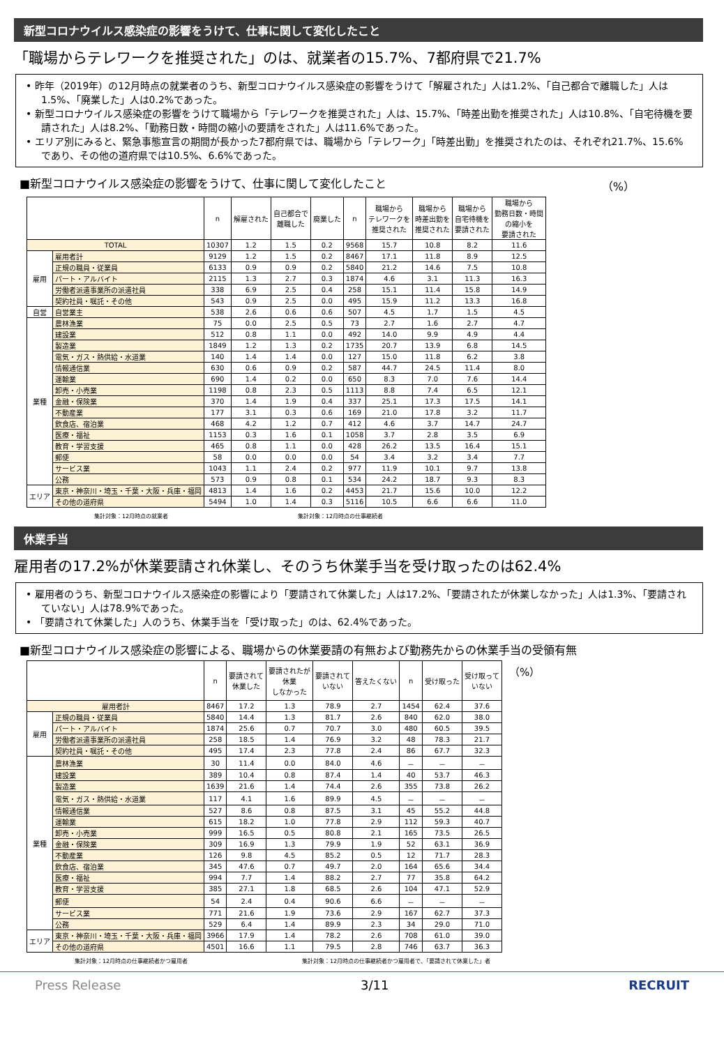新型コロナウイルス感染症の影響をうけて、仕事に関して変化したこと
「職場からテレワークを推奨された」のは、就業者の15.7%、7都府県で21.7%
• 昨年（2019年）の12月時点の就業者のうち、新型コロナウイルス感染症の影響をうけて「解雇された」人は1.2%、「自己都合で離職した」人は1.5%、「廃業した」人は0.2%であった。
• 新型コロナウイルス感染症の影響をうけて職場から「テレワークを推奨された」人は、15.7%、「時差出勤を推奨された」人は10.8%、「自宅待機を要請された」人は8.2%、「勤務日数・時間の縮小の要請をされた」人は11.6%であった。
• エリア別にみると、緊急事態宣言の期間が長かった7都府県では、職場から「テレワーク」「時差出勤」を推奨されたのは、それぞれ21.7%、15.6%であり、その他の道府県では10.5%、6.6%であった。
■新型コロナウイルス感染症の影響をうけて、仕事に関して変化したこと （%）
| | | n | 解雇された | 自己都合で 離職した | 廃業した | n | 職場から テレワークを 推奨された | 職場から 時差出勤を 推奨された | 職場から 自宅待機を 要請された | 職場から 勤務日数・時間 の縮小を 要請された |
| --- | --- | --- | --- | --- | --- | --- | --- | --- | --- | --- |
| TOTAL | | 10307 | 1.2 | 1.5 | 0.2 | 9568 | 15.7 | 10.8 | 8.2 | 11.6 |
| 雇用 | 雇用者計 | 9129 | 1.2 | 1.5 | 0.2 | 8467 | 17.1 | 11.8 | 8.9 | 12.5 |
| | 正規の職員・従業員 | 6133 | 0.9 | 0.9 | 0.2 | 5840 | 21.2 | 14.6 | 7.5 | 10.8 |
| | パート・アルバイト | 2115 | 1.3 | 2.7 | 0.3 | 1874 | 4.6 | 3.1 | 11.3 | 16.3 |
| | 労働者派遣事業所の派遣社員 | 338 | 6.9 | 2.5 | 0.4 | 258 | 15.1 | 11.4 | 15.8 | 14.9 |
| | 契約社員・嘱託・その他 | 543 | 0.9 | 2.5 | 0.0 | 495 | 15.9 | 11.2 | 13.3 | 16.8 |
| 自営 | 自営業主 | 538 | 2.6 | 0.6 | 0.6 | 507 | 4.5 | 1.7 | 1.5 | 4.5 |
| 業種 | 農林漁業 | 75 | 0.0 | 2.5 | 0.5 | 73 | 2.7 | 1.6 | 2.7 | 4.7 |
| | 建設業 | 512 | 0.8 | 1.1 | 0.0 | 492 | 14.0 | 9.9 | 4.9 | 4.4 |
| | 製造業 | 1849 | 1.2 | 1.3 | 0.2 | 1735 | 20.7 | 13.9 | 6.8 | 14.5 |
| | 電気・ガス・熱供給・水道業 | 140 | 1.4 | 1.4 | 0.0 | 127 | 15.0 | 11.8 | 6.2 | 3.8 |
| | 情報通信業 | 630 | 0.6 | 0.9 | 0.2 | 587 | 44.7 | 24.5 | 11.4 | 8.0 |
| | 運輸業 | 690 | 1.4 | 0.2 | 0.0 | 650 | 8.3 | 7.0 | 7.6 | 14.4 |
| | 卸売・小売業 | 1198 | 0.8 | 2.3 | 0.5 | 1113 | 8.8 | 7.4 | 6.5 | 12.1 |
| | 金融・保険業 | 370 | 1.4 | 1.9 | 0.4 | 337 | 25.1 | 17.3 | 17.5 | 14.1 |
| | 不動産業 | 177 | 3.1 | 0.3 | 0.6 | 169 | 21.0 | 17.8 | 3.2 | 11.7 |
| | 飲食店、宿泊業 | 468 | 4.2 | 1.2 | 0.7 | 412 | 4.6 | 3.7 | 14.7 | 24.7 |
| | 医療・福祉 | 1153 | 0.3 | 1.6 | 0.1 | 1058 | 3.7 | 2.8 | 3.5 | 6.9 |
| | 教育・学習支援 | 465 | 0.8 | 1.1 | 0.0 | 428 | 26.2 | 13.5 | 16.4 | 15.1 |
| | 郵便 | 58 | 0.0 | 0.0 | 0.0 | 54 | 3.4 | 3.2 | 3.4 | 7.7 |
| | サービス業 | 1043 | 1.1 | 2.4 | 0.2 | 977 | 11.9 | 10.1 | 9.7 | 13.8 |
| | 公務 | 573 | 0.9 | 0.8 | 0.1 | 534 | 24.2 | 18.7 | 9.3 | 8.3 |
| エリア | 東京・神奈川・埼玉・千葉・大阪・兵庫・福岡 | 4813 | 1.4 | 1.6 | 0.2 | 4453 | 21.7 | 15.6 | 10.0 | 12.2 |
| | その他の道府県 | 5494 | 1.0 | 1.4 | 0.3 | 5116 | 10.5 | 6.6 | 6.6 | 11.0 |
集計対象：12月時点の就業者 集計対象：12月時点の仕事継続者
休業手当
雇用者の17.2%が休業要請され休業し、そのうち休業手当を受け取ったのは62.4%
• 雇用者のうち、新型コロナウイルス感染症の影響により「要請されて休業した」人は17.2%、「要請されたが休業しなかった」人は1.3%、「要請されていない」人は78.9%であった。
• 「要請されて休業した」人のうち、休業手当を「受け取った」のは、62.4%であった。
■新型コロナウイルス感染症の影響による、職場からの休業要請の有無および勤務先からの休業手当の受領有無
| | | n | 要請されて 休業した | 要請されたが 休業 しなかった | 要請されて いない | 答えたくない | n | 受け取った | 受け取って いない |
| --- | --- | --- | --- | --- | --- | --- | --- | --- | --- |
| 雇用者計 | | 8467 | 17.2 | 1.3 | 78.9 | 2.7 | 1454 | 62.4 | 37.6 |
| 雇用 | 正規の職員・従業員 | 5840 | 14.4 | 1.3 | 81.7 | 2.6 | 840 | 62.0 | 38.0 |
| | パート・アルバイト | 1874 | 25.6 | 0.7 | 70.7 | 3.0 | 480 | 60.5 | 39.5 |
| | 労働者派遣事業所の派遣社員 | 258 | 18.5 | 1.4 | 76.9 | 3.2 | 48 | 78.3 | 21.7 |
| | 契約社員・嘱託・その他 | 495 | 17.4 | 2.3 | 77.8 | 2.4 | 86 | 67.7 | 32.3 |
| 業種 | 農林漁業 | 30 | 11.4 | 0.0 | 84.0 | 4.6 | － | － | － |
| | 建設業 | 389 | 10.4 | 0.8 | 87.4 | 1.4 | 40 | 53.7 | 46.3 |
| | 製造業 | 1639 | 21.6 | 1.4 | 74.4 | 2.6 | 355 | 73.8 | 26.2 |
| | 電気・ガス・熱供給・水道業 | 117 | 4.1 | 1.6 | 89.9 | 4.5 | － | － | － |
| | 情報通信業 | 527 | 8.6 | 0.8 | 87.5 | 3.1 | 45 | 55.2 | 44.8 |
| | 運輸業 | 615 | 18.2 | 1.0 | 77.8 | 2.9 | 112 | 59.3 | 40.7 |
| | 卸売・小売業 | 999 | 16.5 | 0.5 | 80.8 | 2.1 | 165 | 73.5 | 26.5 |
| | 金融・保険業 | 309 | 16.9 | 1.3 | 79.9 | 1.9 | 52 | 63.1 | 36.9 |
| | 不動産業 | 126 | 9.8 | 4.5 | 85.2 | 0.5 | 12 | 71.7 | 28.3 |
| | 飲食店、宿泊業 | 345 | 47.6 | 0.7 | 49.7 | 2.0 | 164 | 65.6 | 34.4 |
| | 医療・福祉 | 994 | 7.7 | 1.4 | 88.2 | 2.7 | 77 | 35.8 | 64.2 |
| | 教育・学習支援 | 385 | 27.1 | 1.8 | 68.5 | 2.6 | 104 | 47.1 | 52.9 |
| | 郵便 | 54 | 2.4 | 0.4 | 90.6 | 6.6 | － | － | － |
| | サービス業 | 771 | 21.6 | 1.9 | 73.6 | 2.9 | 167 | 62.7 | 37.3 |
| | 公務 | 529 | 6.4 | 1.4 | 89.9 | 2.3 | 34 | 29.0 | 71.0 |
| エリア | 東京・神奈川・埼玉・千葉・大阪・兵庫・福岡 | 3966 | 17.9 | 1.4 | 78.2 | 2.6 | 708 | 61.0 | 39.0 |
| | その他の道府県 | 4501 | 16.6 | 1.1 | 79.5 | 2.8 | 746 | 63.7 | 36.3 |
（%）
集計対象：12月時点の仕事継続者かつ雇用者 集計対象：12月時点の仕事継続者かつ雇用者で、「要請されて休業した」者
Press Release 3/11 RECRUIT